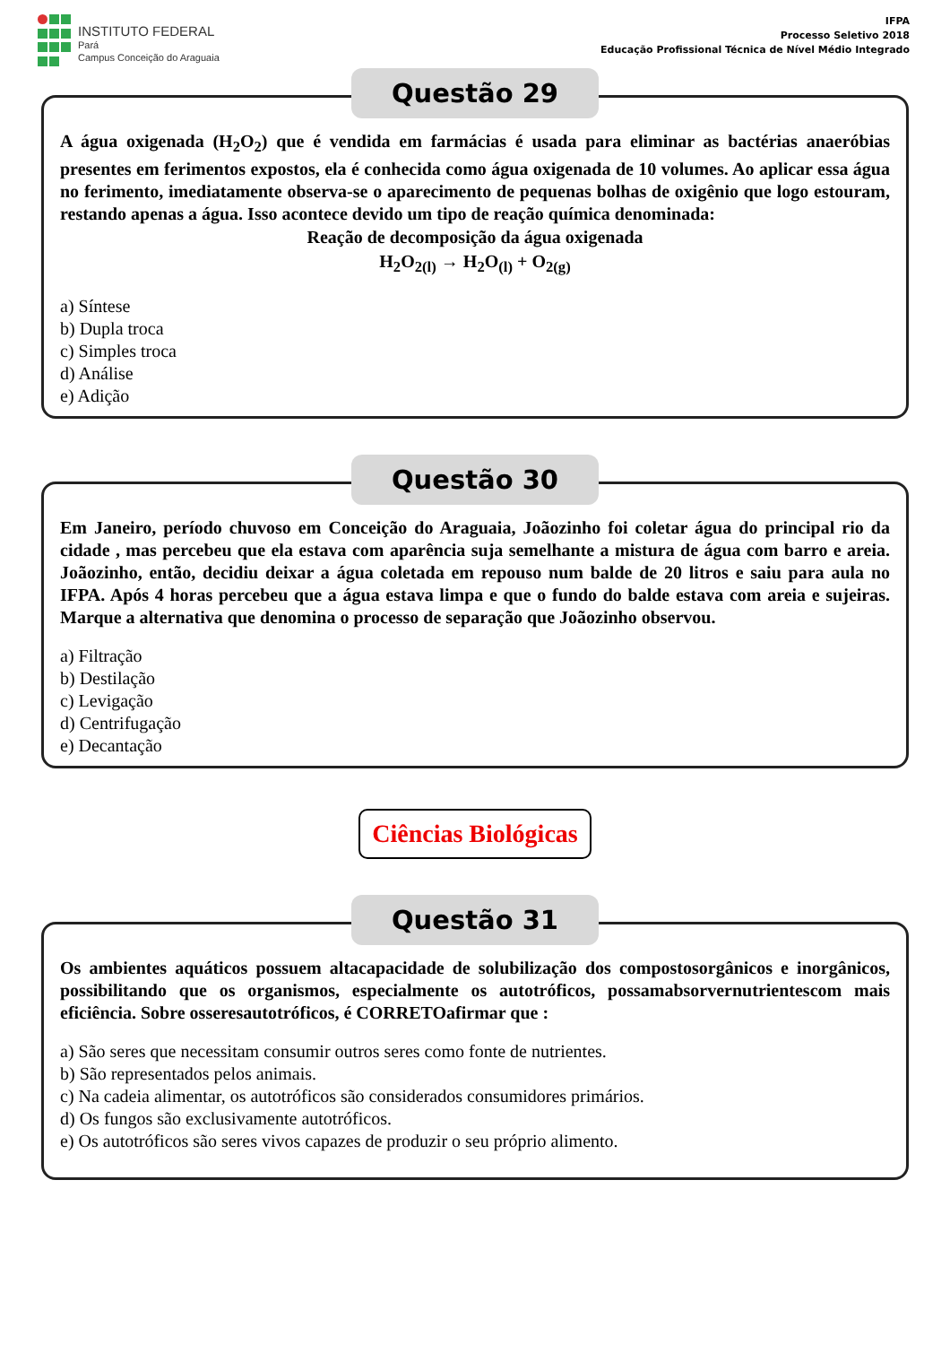INSTITUTO FEDERAL
Pará
Campus Conceição do Araguaia
IFPA
Processo Seletivo 2018
Educação Profissional Técnica de Nível Médio Integrado
Questão 29
A água oxigenada (H<sub>2</sub>O<sub>2</sub>) que é vendida em farmácias é usada para eliminar as bactérias anaeróbias presentes em ferimentos expostos, ela é conhecida como água oxigenada de 10 volumes. Ao aplicar essa água no ferimento, imediatamente observa-se o aparecimento de pequenas bolhas de oxigênio que logo estouram, restando apenas a água. Isso acontece devido um tipo de reação química denominada:
Reação de decomposição da água oxigenada
H<sub>2</sub>O<sub>2(l)</sub> → H<sub>2</sub>O<sub>(l)</sub> + O<sub>2(g)</sub>
a) Síntese
b) Dupla troca
c) Simples troca
d) Análise
e) Adição
Questão 30
Em Janeiro, período chuvoso em Conceição do Araguaia, Joãozinho foi coletar água do principal rio da cidade , mas percebeu que ela estava com aparência suja semelhante a mistura de água com barro e areia. Joãozinho, então, decidiu deixar a água coletada em repouso num balde de 20 litros e saiu para aula no IFPA. Após 4 horas percebeu que a água estava limpa e que o fundo do balde estava com areia e sujeiras. Marque a alternativa que denomina o processo de separação que Joãozinho observou.
a) Filtração
b) Destilação
c) Levigação
d) Centrifugação
e) Decantação
Ciências Biológicas
Questão 31
Os ambientes aquáticos possuem altacapacidade de solubilização dos compostosorgânicos e inorgânicos, possibilitando que os organismos, especialmente os autotróficos, possamabsorvernutrientescom mais eficiência. Sobre osseresautotróficos, é CORRETOafirmar que :
a) São seres que necessitam consumir outros seres como fonte de nutrientes.
b) São representados pelos animais.
c) Na cadeia alimentar, os autotróficos são considerados consumidores primários.
d) Os fungos são exclusivamente autotróficos.
e) Os autotróficos são seres vivos capazes de produzir o seu próprio alimento.